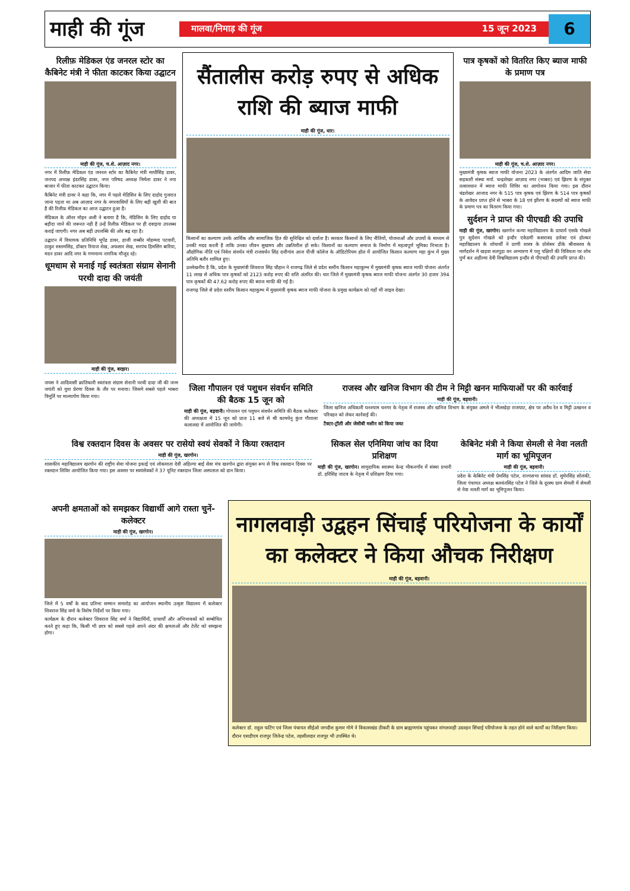माही की गूंज
मालवा/निमाड़ की गूंज 15 जून 2023
6
रिलीफ़ मेडिकल एंड जनरल स्टोर का कैबिनेट मंत्री ने फीता काटकर किया उद्घाटन
माही की गूंज, च.शे. आज़ाद नगर।
नगर में रिलीफ़ मेडिकल एंड जनरल स्टोर का कैबिनेट मंत्री माधौसिंह डावर, जनपद अध्यक्ष इंदरसिंह डावर, नगर परिषद अध्यक्ष निर्मला डावर ने नया बाजार में फीता काटकर उद्घाटन किया।
कैबिनेट मंत्री डावर ने कहा कि, नगर में पहले मेडिसिन के लिए दाहोद गुजरात जाना पड़ता था अब आज़ाद नगर के नगरवासियों के लिए बड़ी खुशी की बात है की रिलीफ़ मेडिकल का आज उद्घाटन हुआ है।
मेडिकल के ऑनर मोइन अली ने बताया है कि, मेडिसिन के लिए दाहोद या बड़ौदा जाने की जरूरत नही है उन्हें रिलीफ़ मेडिकल पर ही दवाइया उपलब्ध कराई जाएगी। नगर अब बड़ी उपलब्धि की ओर बढ़ रहा है।
उद्घाटन में विधायक प्रतिनिधि भूपेंद्र डावर, हाजी शब्बीर मोहम्मद पटवारी, ठाकुर रुस्तमसिंह, डॉक्टर रियाज शेख, अफसार शेख, सरपंच हिमसिंग बारिया, मदन डावर आदि नगर के गणमान्य नागरिक मौजूद रहे।
धूमधाम से मनाई गई स्वतंत्रता संग्राम सेनानी परथी दादा की जयंती
माही की गूंज, बरझर।
सैंतालीस करोड़ रुपए से अधिक राशि की ब्याज माफी
माही की गूंज, धार।
किसानों का कल्याण उनके आर्थिक और सामाजिक हित की सुनिश्चित को दर्शाता है। सरकार किसानों के लिए नीतियों, योजनाओं और उपायों के माध्यम से उनकी मदद करती है ताकि उनका जीवन सुखमय और उन्नतिशील हो सके। किसानों का कल्याण समाज के निर्माण में महत्वपूर्ण भूमिका निभाता है। औद्योगिक नीति एवं निवेश संवर्धन मंत्री राजवर्धन सिंह दत्तीगांव आज पीजी कॉलेज के ऑडिटोरियम हॉल में आयोजित किसान कल्याण महा कुंभ में मुख्य अतिथि बतौर शामिल हुए।
उल्लेखनीय है कि, प्रदेश के मुख्यमंत्री शिवराज सिंह चौहान ने राजगढ़ जिले से प्रदेश स्तरीय किसान महाकुम्भ में मुख्यमंत्री कृषक ब्याज माफी योजना अंतर्गत 11 लाख से अधिक पात्र कृषकों को 2123 करोड़ रुपए की राशि अंतरित की। धार जिले में मुख्यमंत्री कृषक ब्याज माफी योजना अंतर्गत 30 हजार 394 पात्र कृषकों की 47.62 करोड़ रुपए की ब्याज माफी की गई है।
राजगढ़ जिले से प्रदेश स्तरीय किसान महाकुम्भ में मुख्यमंत्री कृषक ब्याज माफी योजना के प्रमुख कार्यक्रम को यहाँ भी लाइव देखा।
पात्र कृषकों को वितरित किए ब्याज माफी के प्रमाण पत्र
माही की गूंज, च.शे. आज़ाद नगर।
मुख्यमंत्री कृषक ब्याज माफी योजना 2023 के अंतर्गत आदिम जाति सेवा सहकारी संस्था मर्या. चन्द्रशेखर आज़ाद नगर (भाबरा) एवं झिरण के संयुक्त तत्वावधान में ब्याज माफी शिविर का आयोजन किया गया। इस दौरान चंद्रशेखर आजाद नगर के 515 पात्र कृषक एवं झिरण के 514 पात्र कृषकों के आवेदन प्राप्त होने से भाबरा के 18 एवं झीरण के सदस्यों को ब्याज माफी के प्रमाण पत्र का वितरण किया गया।
सुर्दशन ने प्राप्त की पीएचडी की उपाधि
माही की गूंज, खरगोन। खरगोन कन्या महाविद्यालय के प्राचार्य एसके गोखले पुत्र सुर्दशन गोखले को इन्दौर एकेडमी कसरावद डारेक्ट एवं होल्कर महाविद्यालय के शोधार्थी ने प्राणी शास्त्र के प्रोसेसर डीके श्रीवास्तव के मार्गदर्शन मे खड़वा सतपुड़ा वन अभ्यारण मे पशु पक्षियों की विविधता पर शोध पुर्ण कर अहील्या देवी विश्वविद्यालय इन्दौर से पीएचडी की उपाधि प्राप्त की।
जयस ने आदिवासी क्रांतिकारी स्वतंत्रता संग्राम सेनानी परथी दादा जी की जन्म जयंती को युवा प्रेरणा दिवस के तौर पर मनाया। जिसमे सबसे पहले भाबरा त्रिमूर्ति पर माल्यार्पण किया गया।
जिला गौपालन एवं पशुधन संवर्धन समिति की बैठक 15 जून को
माही की गूंज, बड़वानी। गोपालन एवं पशुधन संवर्धन समिति की बैठक कलेक्टर की अध्यक्षता में 15 जून को प्रातः 11 बजे से श्री कामधेनु कुंज गौशाला कलालदा में आयोजित की जायेगी।
राजस्व और खनिज विभाग की टीम ने मिट्टी खनन माफियाओं पर की कार्रवाई
माही की गूंज, बड़वानी।
जिला खनिज अधिकारी घनश्याम धनगर के नेतृत्व में राजस्व और खनिज विभाग के संयुक्त अमले ने भीलखेड़ा राजघाट, क्षेत्र पर अवैध रेत व मिट्टी उत्खनन व परिवहन को लेकर कार्रवाई की।
टैक्टर-ट्रॉली और जेसीबी मशीन को किया जब्त
विश्व रक्तदान दिवस के अवसर पर रासेयो स्वयं सेवकों ने किया रक्तदान
माही की गूंज, खरगोन।
शासकीय महाविद्यालय खरगोन की राष्ट्रीय सेवा योजना इकाई एवं लोकमाता देवी अहिल्या बाई सेवा मंच खरगोन द्वारा संयुक्त रूप से विश्व रक्तदान दिवस पर रक्तदान शिविर आयोजित किया गया। इस अवसर पर स्वयंसेवकों ने 37 यूनिट रक्तदान जिला अस्पताल को दान किया।
सिकल सेल एनिमिया जांच का दिया प्रशिक्षण
माही की गूंज, खरगोन। सामुदायिक स्वास्थ्य केन्द्र भीकनगाँव में संस्था प्रभारी डॉ. हरिसिंह जाटव के नेतृत्व में प्रशिक्षण दिया गया।
केबिनेट मंत्री ने किया सेमली से नेवा नलती मार्ग का भूमिपूजन
माही की गूंज, बड़वानी।
प्रदेश के केबिनेट मंत्री प्रेमसिंह पटेल, राज्यसभा सांसद डॉ. सुमेरसिंह सोलंकी, जिला पंचायत अध्यक्ष बलवंतसिंह पटेल ने जिले के दूरस्थ ग्राम सेमली में सेमली से नेवा नलती मार्ग का भूमिपूजन किया।
अपनी क्षमताओं को समझकर विद्यार्थी आगे रास्ता चुनें-कलेक्टर
माही की गूंज, खरगोन।
जिले में 5 वर्षों के बाद प्रतिभा सम्मान समारोह का आयोजन स्थानीय उत्कृष्ट विद्यालय में कलेक्टर शिवराज सिंह वर्मा के विशेष निर्देशों पर किया गया।
कार्यक्रम के दौरान कलेक्टर शिवराज सिंह वर्मा ने विद्यार्थियों, प्राचार्यों और अभिभावकों को सम्बोधित करते हुए कहा कि, किसी भी छात्र को सबसे पहले अपने अंदर की क्षमताओं और टेलेंट को समझना होगा।
नागलवाड़ी उद्वहन सिंचाई परियोजना के कार्यों का कलेक्टर ने किया औचक निरीक्षण
माही की गूंज, बड़वानी।
कलेक्टर डॉ. राहुल फटिंग एवं जिला पंचायत सीईओ जगदीश कुमार गोमे ने विकासखंड ठीकरी के ग्राम ब्राह्मणगांव पहुंचकर नांगलवाड़ी उदवहन सिंचाई परियोजना के तहत होने वाले कार्यों का निरीक्षण किया।
दौरान एसडीएम राजपुर जितेन्द्र पटेल, तहसीलदार राजपुर भी उपस्थित थे।